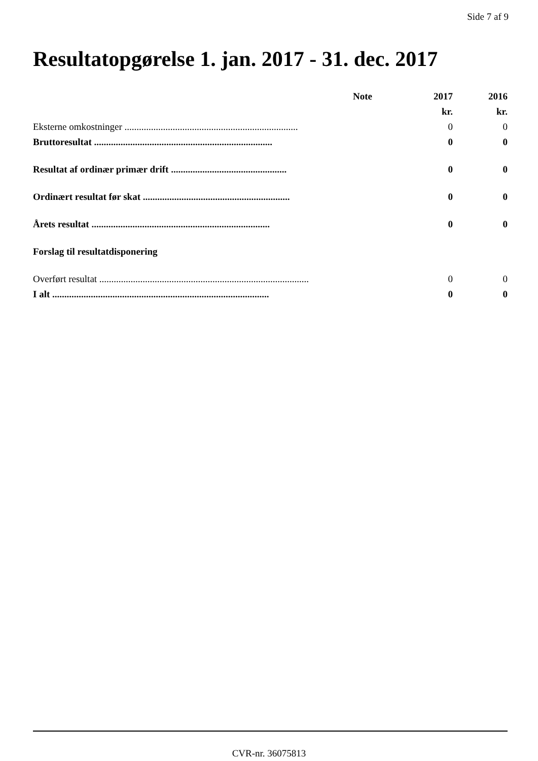Side 7 af 9
Resultatopgørelse 1. jan. 2017 - 31. dec. 2017
| | Note | 2017 | 2016 |
| --- | --- | --- | --- |
| | | kr. | kr. |
| Eksterne omkostninger ........................................................................ | | 0 | 0 |
| Bruttoresultat .......................................................................... | | 0 | 0 |
| Resultat af ordinær primær drift ................................................ | | 0 | 0 |
| Ordinært resultat før skat ............................................................. | | 0 | 0 |
| Årets resultat .......................................................................... | | 0 | 0 |
| Forslag til resultatdisponering | | | |
| Overført resultat ....................................................................................... | | 0 | 0 |
| I alt .......................................................................................... | | 0 | 0 |
CVR-nr. 36075813